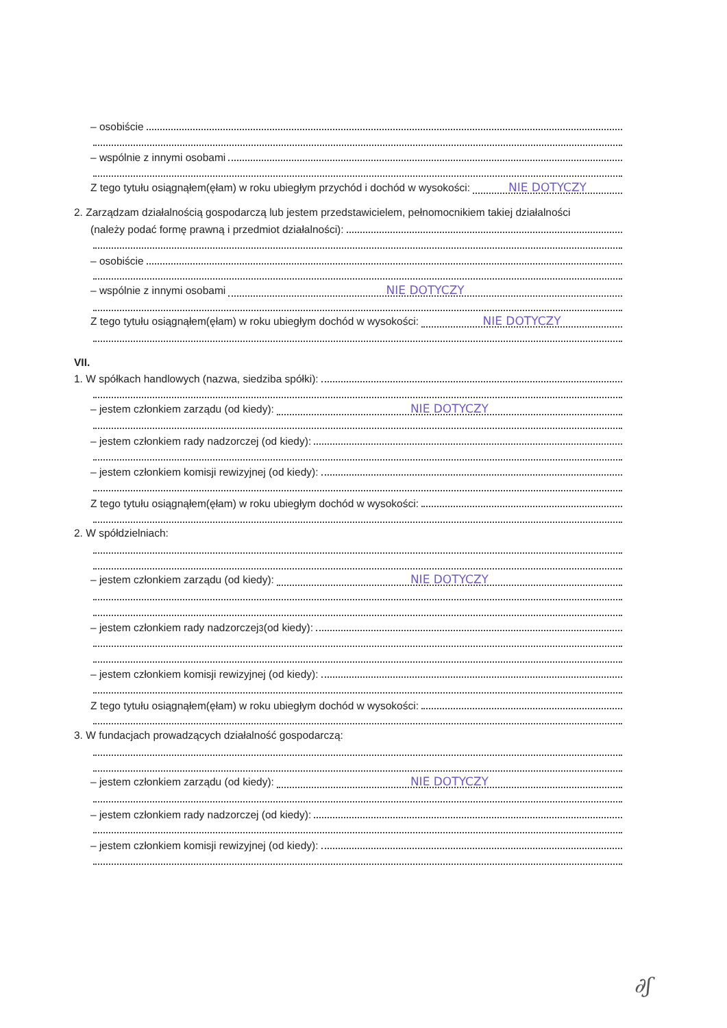– osobiście
– wspólnie z innymi osobami
Z tego tytułu osiągnąłem(ęłam) w roku ubiegłym przychód i dochód w wysokości: NIE DOTYCZY
2. Zarządzam działalnością gospodarczą lub jestem przedstawicielem, pełnomocnikiem takiej działalności
(należy podać formę prawną i przedmiot działalności):
– osobiście
– wspólnie z innymi osobami NIE DOTYCZY
Z tego tytułu osiągnąłem(ęłam) w roku ubiegłym dochód w wysokości: NIE DOTYCZY
VII.
1. W spółkach handlowych (nazwa, siedziba spółki):
– jestem członkiem zarządu (od kiedy): NIE DOTYCZY
– jestem członkiem rady nadzorczej (od kiedy):
– jestem członkiem komisji rewizyjnej (od kiedy):
Z tego tytułu osiągnąłem(ęłam) w roku ubiegłym dochód w wysokości:
2. W spółdzielniach:
– jestem członkiem zarządu (od kiedy): NIE DOTYCZY
– jestem członkiem rady nadzorczej<sup>3</sup> (od kiedy):
– jestem członkiem komisji rewizyjnej (od kiedy):
Z tego tytułu osiągnąłem(ęłam) w roku ubiegłym dochód w wysokości:
3. W fundacjach prowadzących działalność gospodarczą:
– jestem członkiem zarządu (od kiedy): NIE DOTYCZY
– jestem członkiem rady nadzorczej (od kiedy):
– jestem członkiem komisji rewizyjnej (od kiedy):
∂ʃ